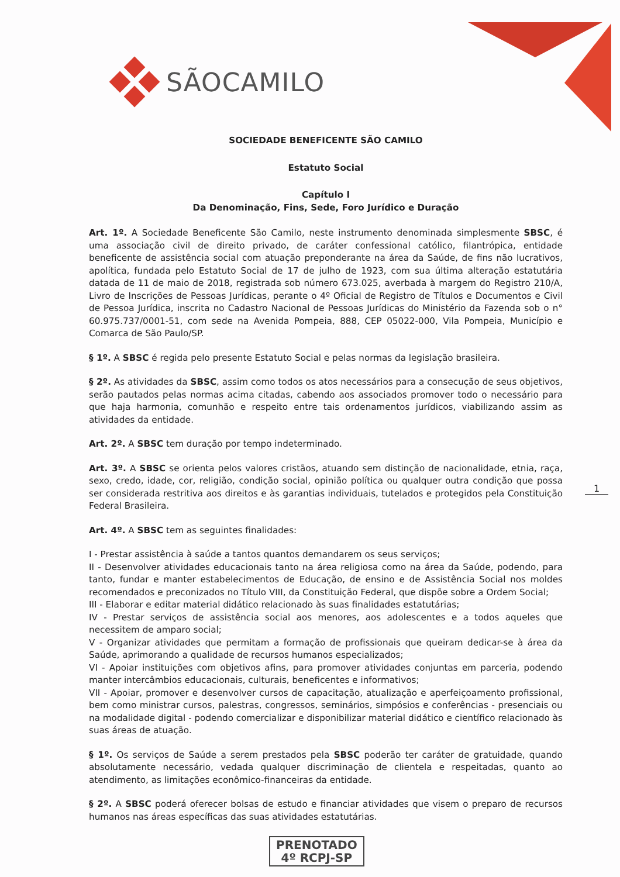SÃOCAMILO
SOCIEDADE BENEFICENTE SÃO CAMILO
Estatuto Social
Capítulo I
Da Denominação, Fins, Sede, Foro Jurídico e Duração
Art. 1º. A Sociedade Beneficente São Camilo, neste instrumento denominada simplesmente SBSC, é uma associação civil de direito privado, de caráter confessional católico, filantrópica, entidade beneficente de assistência social com atuação preponderante na área da Saúde, de fins não lucrativos, apolítica, fundada pelo Estatuto Social de 17 de julho de 1923, com sua última alteração estatutária datada de 11 de maio de 2018, registrada sob número 673.025, averbada à margem do Registro 210/A, Livro de Inscrições de Pessoas Jurídicas, perante o 4º Oficial de Registro de Títulos e Documentos e Civil de Pessoa Jurídica, inscrita no Cadastro Nacional de Pessoas Jurídicas do Ministério da Fazenda sob o n° 60.975.737/0001-51, com sede na Avenida Pompeia, 888, CEP 05022-000, Vila Pompeia, Município e Comarca de São Paulo/SP.
§ 1º. A SBSC é regida pelo presente Estatuto Social e pelas normas da legislação brasileira.
§ 2º. As atividades da SBSC, assim como todos os atos necessários para a consecução de seus objetivos, serão pautados pelas normas acima citadas, cabendo aos associados promover todo o necessário para que haja harmonia, comunhão e respeito entre tais ordenamentos jurídicos, viabilizando assim as atividades da entidade.
Art. 2º. A SBSC tem duração por tempo indeterminado.
Art. 3º. A SBSC se orienta pelos valores cristãos, atuando sem distinção de nacionalidade, etnia, raça, sexo, credo, idade, cor, religião, condição social, opinião política ou qualquer outra condição que possa ser considerada restritiva aos direitos e às garantias individuais, tutelados e protegidos pela Constituição Federal Brasileira.
Art. 4º. A SBSC tem as seguintes finalidades:
I - Prestar assistência à saúde a tantos quantos demandarem os seus serviços;
II - Desenvolver atividades educacionais tanto na área religiosa como na área da Saúde, podendo, para tanto, fundar e manter estabelecimentos de Educação, de ensino e de Assistência Social nos moldes recomendados e preconizados no Título VIII, da Constituição Federal, que dispõe sobre a Ordem Social;
III - Elaborar e editar material didático relacionado às suas finalidades estatutárias;
IV - Prestar serviços de assistência social aos menores, aos adolescentes e a todos aqueles que necessitem de amparo social;
V - Organizar atividades que permitam a formação de profissionais que queiram dedicar-se à área da Saúde, aprimorando a qualidade de recursos humanos especializados;
VI - Apoiar instituições com objetivos afins, para promover atividades conjuntas em parceria, podendo manter intercâmbios educacionais, culturais, beneficentes e informativos;
VII - Apoiar, promover e desenvolver cursos de capacitação, atualização e aperfeiçoamento profissional, bem como ministrar cursos, palestras, congressos, seminários, simpósios e conferências - presenciais ou na modalidade digital - podendo comercializar e disponibilizar material didático e científico relacionado às suas áreas de atuação.
§ 1º. Os serviços de Saúde a serem prestados pela SBSC poderão ter caráter de gratuidade, quando absolutamente necessário, vedada qualquer discriminação de clientela e respeitadas, quanto ao atendimento, as limitações econômico-financeiras da entidade.
§ 2º. A SBSC poderá oferecer bolsas de estudo e financiar atividades que visem o preparo de recursos humanos nas áreas específicas das suas atividades estatutárias.
1
PRENOTADO
4º RCPJ-SP